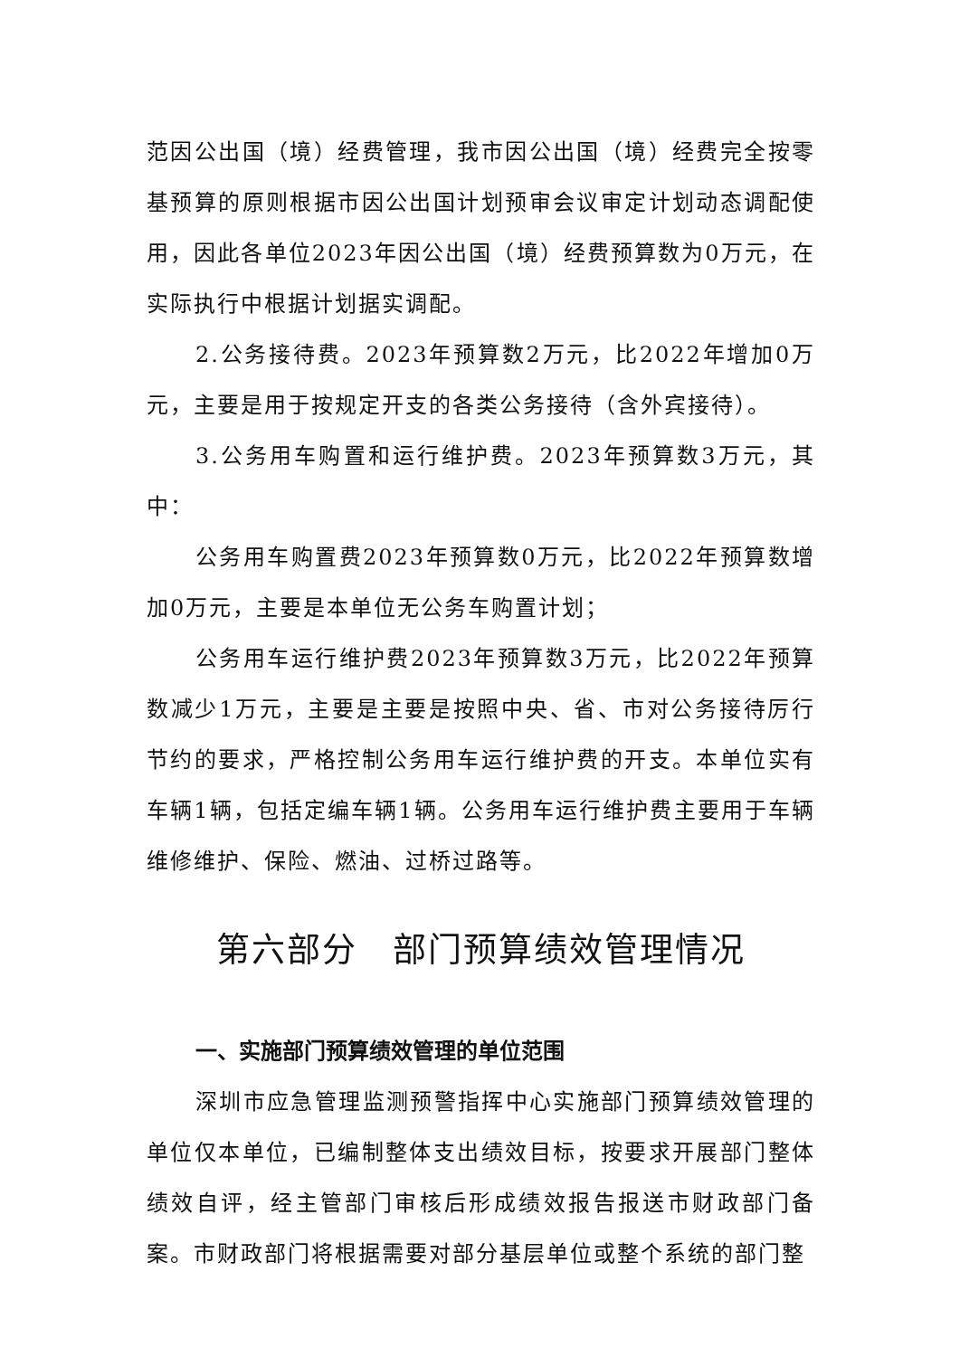范因公出国（境）经费管理，我市因公出国（境）经费完全按零基预算的原则根据市因公出国计划预审会议审定计划动态调配使用，因此各单位2023年因公出国（境）经费预算数为0万元，在实际执行中根据计划据实调配。
2.公务接待费。2023年预算数2万元，比2022年增加0万元，主要是用于按规定开支的各类公务接待（含外宾接待）。
3.公务用车购置和运行维护费。2023年预算数3万元，其中：
公务用车购置费2023年预算数0万元，比2022年预算数增加0万元，主要是本单位无公务车购置计划；
公务用车运行维护费2023年预算数3万元，比2022年预算数减少1万元，主要是主要是按照中央、省、市对公务接待厉行节约的要求，严格控制公务用车运行维护费的开支。本单位实有车辆1辆，包括定编车辆1辆。公务用车运行维护费主要用于车辆维修维护、保险、燃油、过桥过路等。
第六部分　部门预算绩效管理情况
一、实施部门预算绩效管理的单位范围
深圳市应急管理监测预警指挥中心实施部门预算绩效管理的单位仅本单位，已编制整体支出绩效目标，按要求开展部门整体绩效自评，经主管部门审核后形成绩效报告报送市财政部门备案。市财政部门将根据需要对部分基层单位或整个系统的部门整